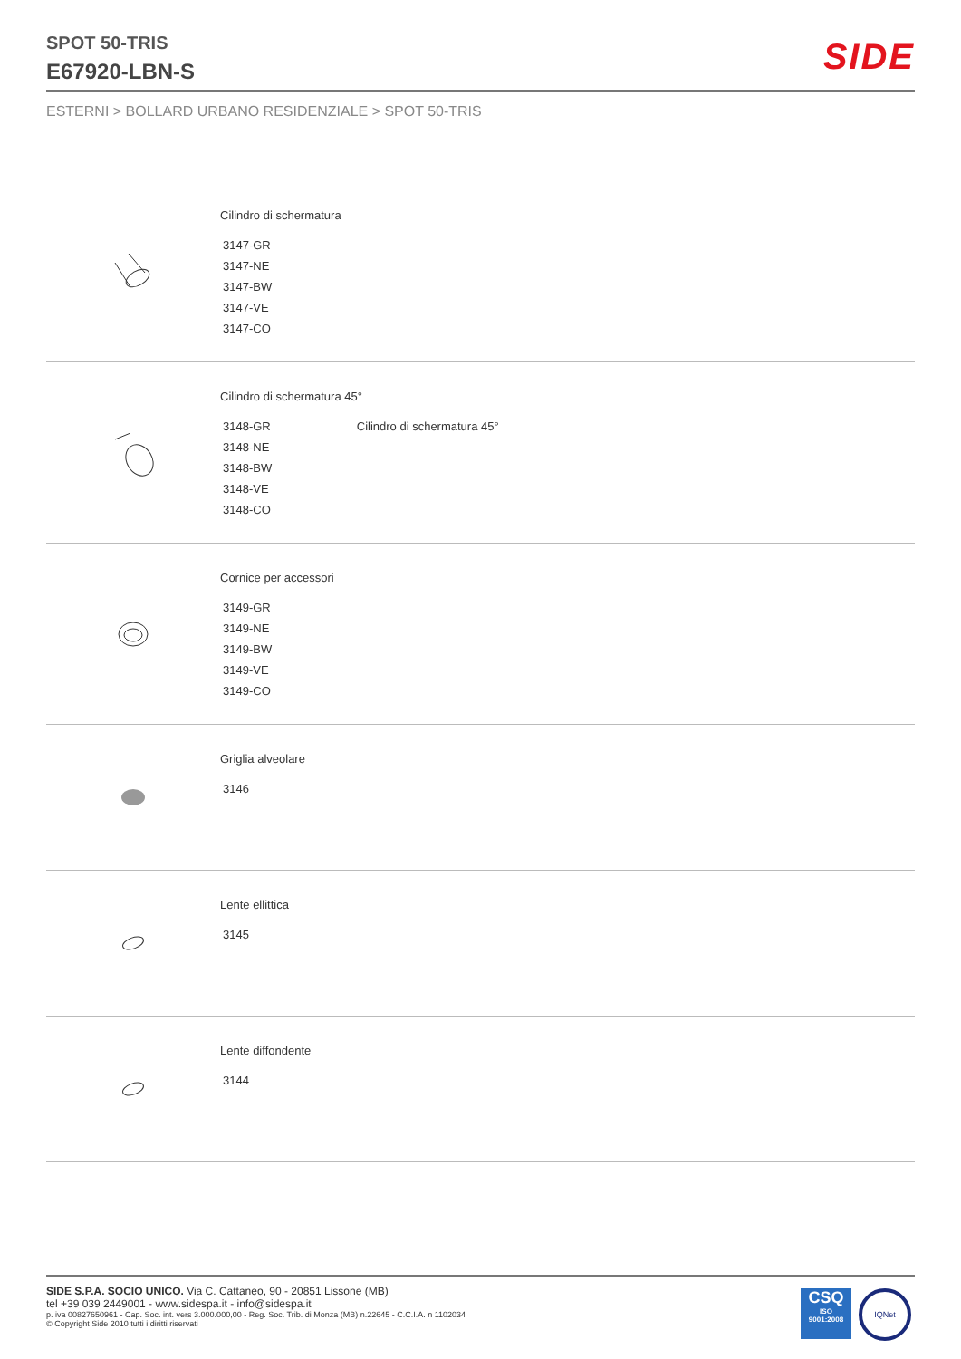SPOT 50-TRIS
E67920-LBN-S
SIDE
ESTERNI > BOLLARD URBANO RESIDENZIALE > SPOT 50-TRIS
Cilindro di schermatura
3147-GR
3147-NE
3147-BW
3147-VE
3147-CO
Cilindro di schermatura 45°
3148-GR Cilindro di schermatura 45°
3148-NE
3148-BW
3148-VE
3148-CO
Cornice per accessori
3149-GR
3149-NE
3149-BW
3149-VE
3149-CO
Griglia alveolare
3146
Lente ellittica
3145
Lente diffondente
3144
SIDE S.P.A. SOCIO UNICO. Via C. Cattaneo, 90 - 20851 Lissone (MB)
tel +39 039 2449001 - www.sidespa.it - info@sidespa.it
p. iva 00827650961 - Cap. Soc. int. vers 3.000.000,00 - Reg. Soc. Trib. di Monza (MB) n.22645 - C.C.I.A. n 1102034
© Copyright Side 2010 tutti i diritti riservati
CSQ
ISO
9001:2008
IQNet